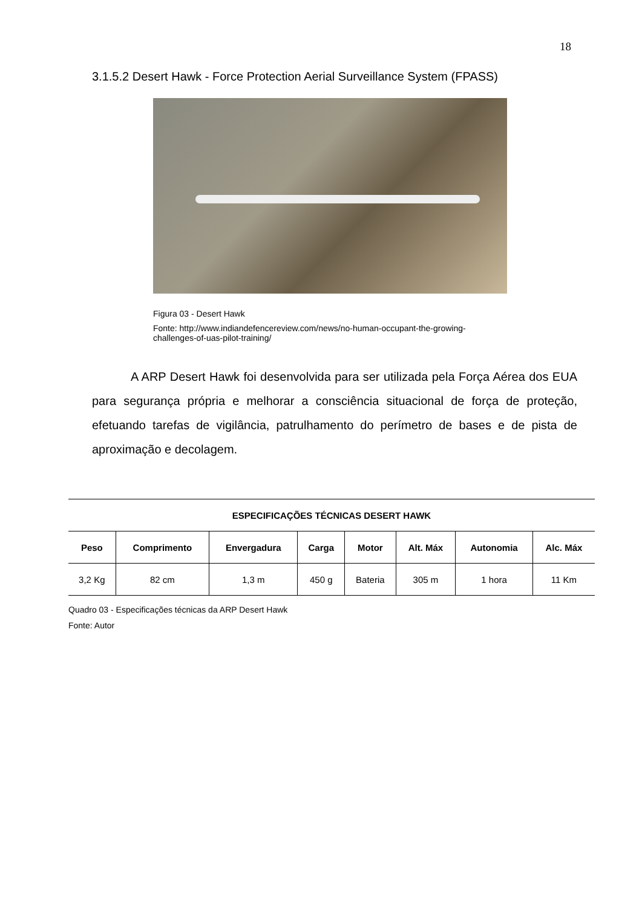18
3.1.5.2 Desert Hawk - Force Protection Aerial Surveillance System (FPASS)
Figura 03 - Desert Hawk
Fonte: http://www.indiandefencereview.com/news/no-human-occupant-the-growing-
challenges-of-uas-pilot-training/
A ARP Desert Hawk foi desenvolvida para ser utilizada pela Força Aérea dos EUA para segurança própria e melhorar a consciência situacional de força de proteção, efetuando tarefas de vigilância, patrulhamento do perímetro de bases e de pista de aproximação e decolagem.
| ESPECIFICAÇÕES TÉCNICAS DESERT HAWK | | | | | | | |
| --- | --- | --- | --- | --- | --- | --- | --- |
| Peso | Comprimento | Envergadura | Carga | Motor | Alt. Máx | Autonomia | Alc. Máx |
| 3,2 Kg | 82 cm | 1,3 m | 450 g | Bateria | 305 m | 1 hora | 11 Km |
Quadro 03 - Especificações técnicas da ARP Desert Hawk
Fonte: Autor